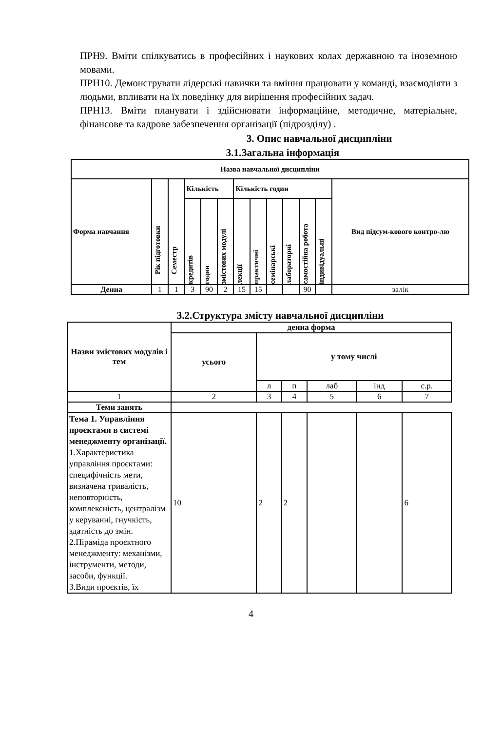ПРН9. Вміти спілкуватись в професійних і наукових колах державною та іноземною мовами.
ПРН10. Демонструвати лідерські навички та вміння працювати у команді, взаємодіяти з людьми, впливати на їх поведінку для вирішення професійних задач.
ПРН13. Вміти планувати і здійснювати інформаційне, методичне, матеріальне, фінансове та кадрове забезпечення організації (підрозділу) .
3. Опис навчальної дисципліни
3.1.Загальна інформація
| Назва навчальної дисципліни | | | | | | | | | | | | |
| --- | --- | --- | --- | --- | --- | --- | --- | --- | --- | --- | --- | --- |
| Форма навчання | Рік підготовки | Семестр | Кількість | | | Кількість годин | | | | | | Вид підсум-кового контро-лю |
| | | | кредитів | годин | змістових модулі | лекції | практичні | семінарські | лабораторні | самостійна робота | індивідуальні | |
| Денна | 1 | 1 | 3 | 90 | 2 | 15 | 15 | | | 90 | | залік |
3.2.Структура змісту навчальної дисципліни
| Назви змістових модулів і тем | денна форма | | | | | |
| --- | --- | --- | --- | --- | --- | --- |
| | усього | у тому числі | | | | |
| | | л | п | лаб | інд | с.р. |
| 1 | 2 | 3 | 4 | 5 | 6 | 7 |
| Теми занять | | | | | | |
| Тема 1. Управління проєктами в системі менеджменту організації. 1.Характеристика управління проєктами: специфічність мети, визначена тривалість, неповторність, комплексність, централізм у керуванні, гнучкість, здатність до змін. 2.Піраміда проєктного менеджменту: механізми, інструменти, методи, засоби, функції. 3.Види проєктів, їх | 10 | 2 | 2 | | | 6 |
4